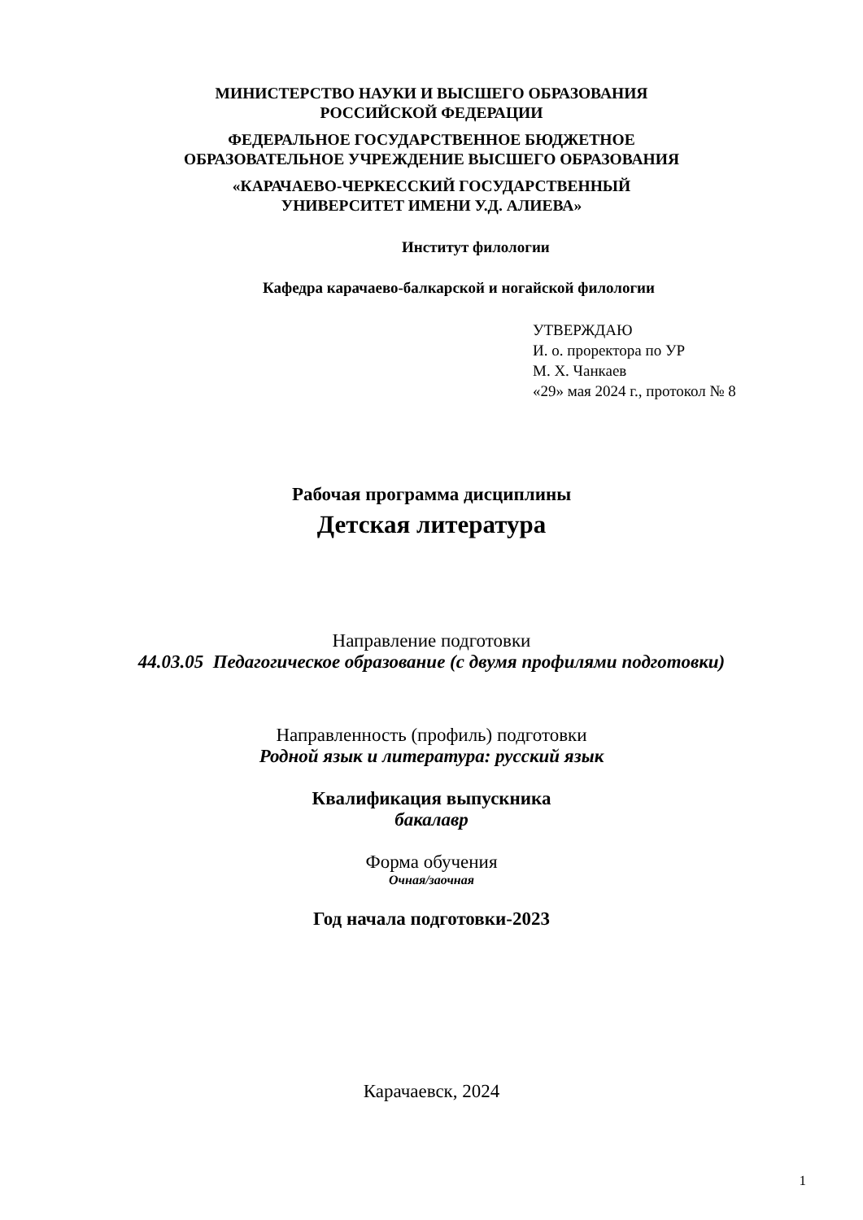МИНИСТЕРСТВО НАУКИ И ВЫСШЕГО ОБРАЗОВАНИЯ
РОССИЙСКОЙ ФЕДЕРАЦИИ
ФЕДЕРАЛЬНОЕ ГОСУДАРСТВЕННОЕ БЮДЖЕТНОЕ
ОБРАЗОВАТЕЛЬНОЕ УЧРЕЖДЕНИЕ ВЫСШЕГО ОБРАЗОВАНИЯ
«КАРАЧАЕВО-ЧЕРКЕССКИЙ ГОСУДАРСТВЕННЫЙ
УНИВЕРСИТЕТ ИМЕНИ У.Д. АЛИЕВА»
Институт филологии
Кафедра карачаево-балкарской и ногайской филологии
УТВЕРЖДАЮ
И. о. проректора по УР
М. Х. Чанкаев
«29» мая 2024 г., протокол № 8
Рабочая программа дисциплины
Детская литература
Направление подготовки
44.03.05 Педагогическое образование (с двумя профилями подготовки)
Направленность (профиль) подготовки
Родной язык и литература: русский язык
Квалификация выпускника
бакалавр
Форма обучения
Очная/заочная
Год начала подготовки-2023
Карачаевск, 2024
1